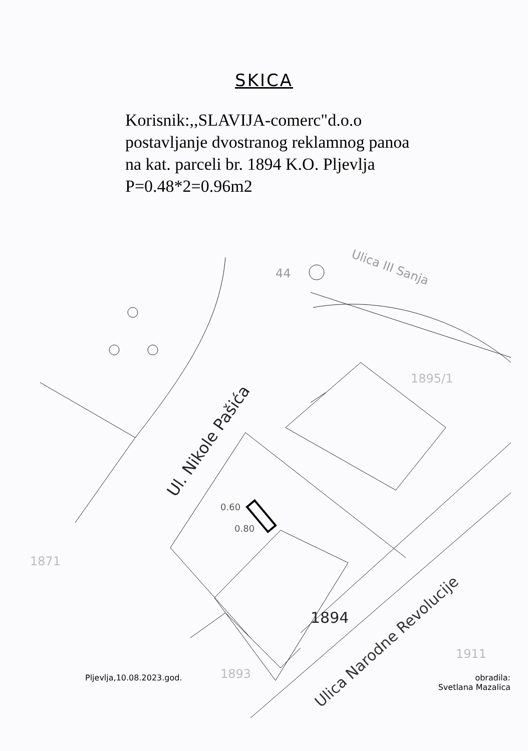SKICA
Korisnik:,,SLAVIJA-comerc"d.o.o
postavljanje dvostranog reklamnog panoa
na kat. parceli br. 1894 K.O. Pljevlja
P=0.48*2=0.96m2
Ul. Nikole Pašića
Ulica III Sanja
Ulica Narodne Revolucije
1894
1895/1
44
0.60
0.80
1871
1893
1911
Pljevlja,10.08.2023.god. obradila:
Svetlana Mazalica